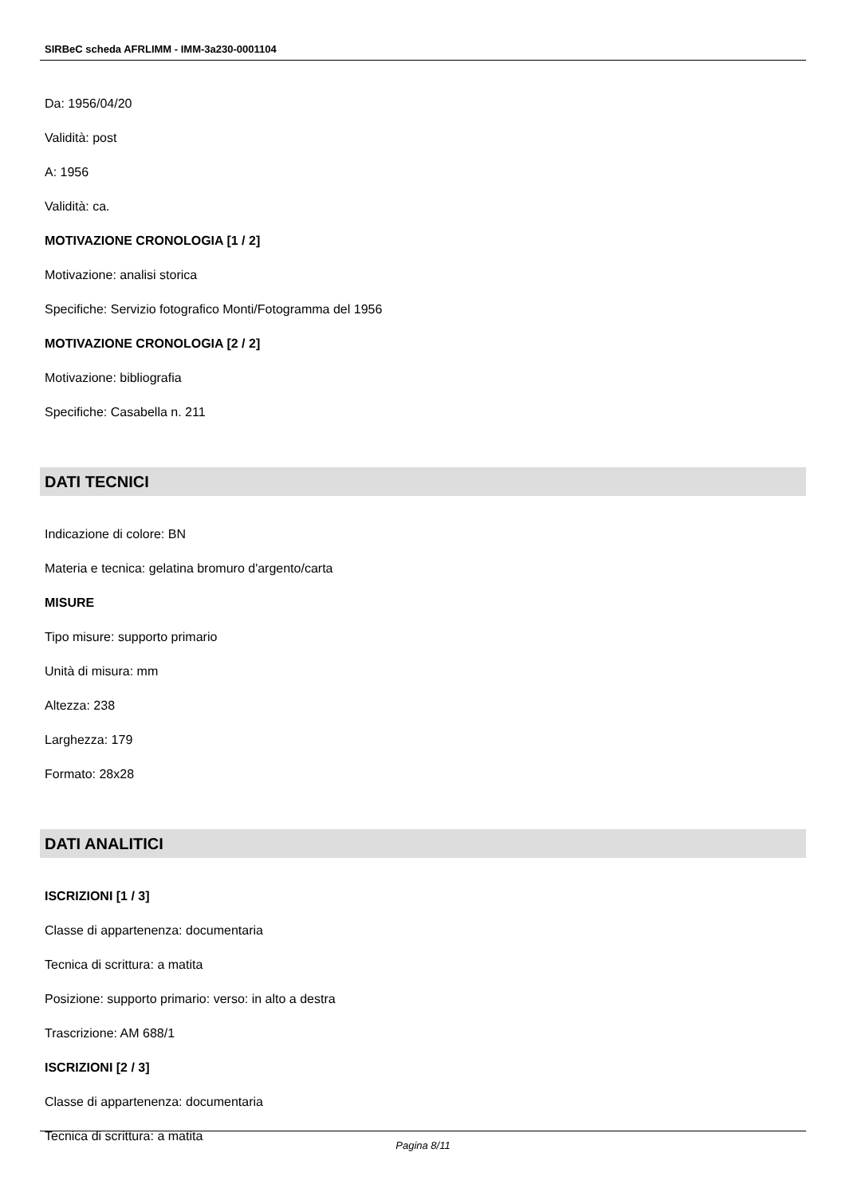SIRBeC scheda AFRLIMM - IMM-3a230-0001104
Da: 1956/04/20
Validità: post
A: 1956
Validità: ca.
MOTIVAZIONE CRONOLOGIA [1 / 2]
Motivazione: analisi storica
Specifiche: Servizio fotografico Monti/Fotogramma del 1956
MOTIVAZIONE CRONOLOGIA [2 / 2]
Motivazione: bibliografia
Specifiche: Casabella n. 211
DATI TECNICI
Indicazione di colore: BN
Materia e tecnica: gelatina bromuro d'argento/carta
MISURE
Tipo misure: supporto primario
Unità di misura: mm
Altezza: 238
Larghezza: 179
Formato: 28x28
DATI ANALITICI
ISCRIZIONI [1 / 3]
Classe di appartenenza: documentaria
Tecnica di scrittura: a matita
Posizione: supporto primario: verso: in alto a destra
Trascrizione: AM 688/1
ISCRIZIONI [2 / 3]
Classe di appartenenza: documentaria
Tecnica di scrittura: a matita
Pagina 8/11